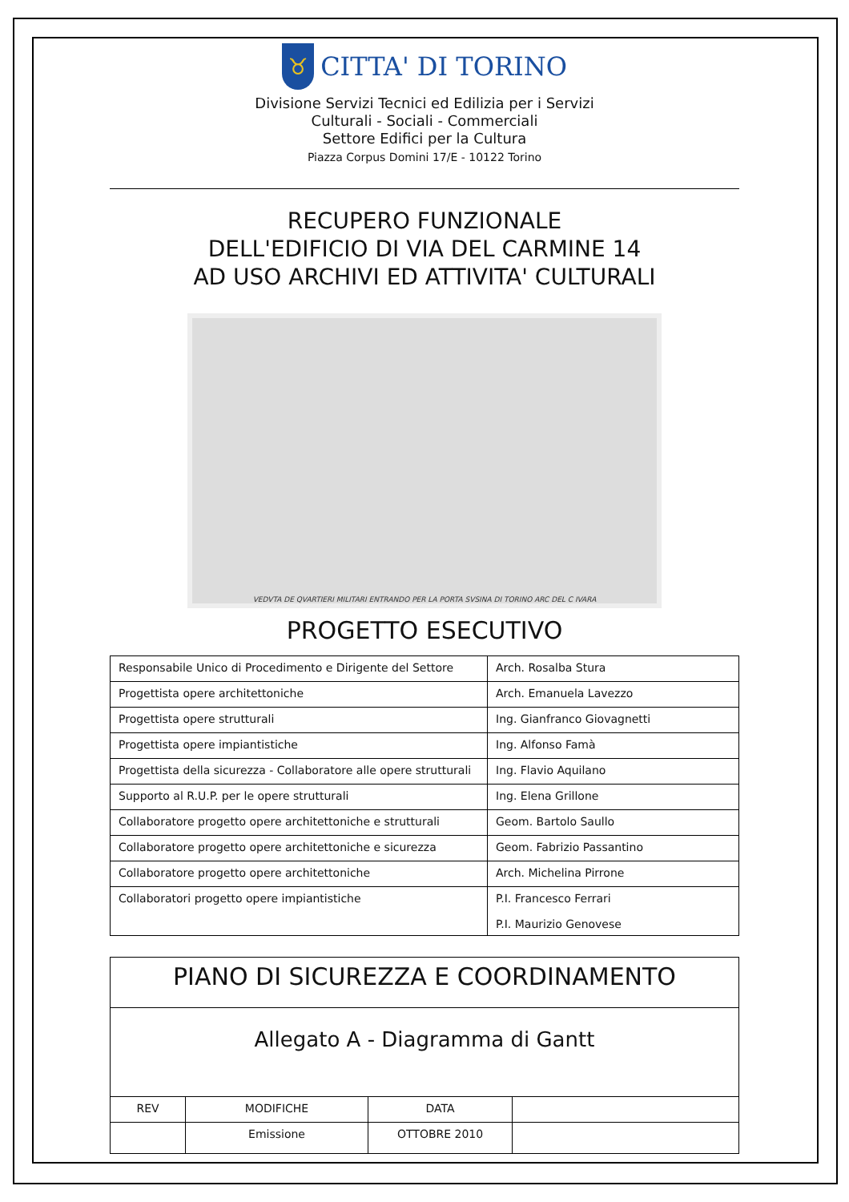♉
CITTA' DI TORINO
Divisione Servizi Tecnici ed Edilizia per i Servizi
Culturali - Sociali - Commerciali
Settore Edifici per la Cultura
Piazza Corpus Domini 17/E - 10122 Torino
RECUPERO FUNZIONALE
DELL'EDIFICIO DI VIA DEL CARMINE 14
AD USO ARCHIVI ED ATTIVITA' CULTURALI
VEDVTA DE QVARTIERI MILITARI ENTRANDO PER LA PORTA SVSINA DI TORINO ARC DEL C IVARA
PROGETTO ESECUTIVO
| Responsabile Unico di Procedimento e Dirigente del Settore | Arch. Rosalba Stura |
| Progettista opere architettoniche | Arch. Emanuela Lavezzo |
| Progettista opere strutturali | Ing. Gianfranco Giovagnetti |
| Progettista opere impiantistiche | Ing. Alfonso Famà |
| Progettista della sicurezza - Collaboratore alle opere strutturali | Ing. Flavio Aquilano |
| Supporto al R.U.P. per le opere strutturali | Ing. Elena Grillone |
| Collaboratore progetto opere architettoniche e strutturali | Geom. Bartolo Saullo |
| Collaboratore progetto opere architettoniche e sicurezza | Geom. Fabrizio Passantino |
| Collaboratore progetto opere architettoniche | Arch. Michelina Pirrone |
| Collaboratori progetto opere impiantistiche | P.I. Francesco Ferrari P.I. Maurizio Genovese |
| PIANO DI SICUREZZA E COORDINAMENTO | | | |
| Allegato A - Diagramma di Gantt | | | |
| REV | MODIFICHE | DATA | |
| | Emissione | OTTOBRE 2010 | |